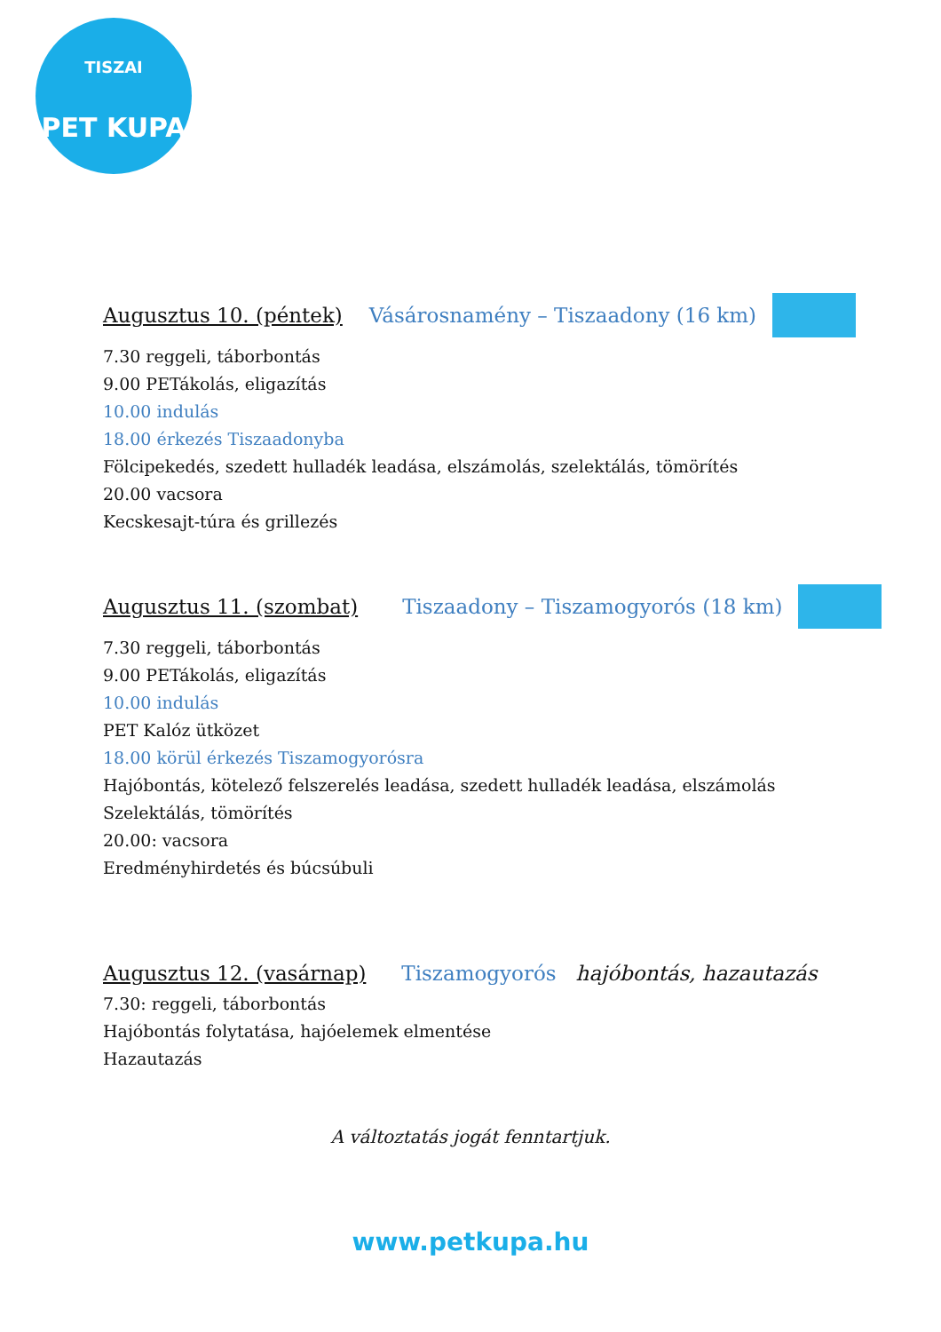TISZAI
PET KUPA
Augusztus 10. (péntek) Vásárosnamény – Tiszaadony (16 km)
7.30 reggeli, táborbontás
9.00 PETákolás, eligazítás
10.00 indulás
18.00 érkezés Tiszaadonyba
Fölcipekedés, szedett hulladék leadása, elszámolás, szelektálás, tömörítés
20.00 vacsora
Kecskesajt-túra és grillezés
Augusztus 11. (szombat) Tiszaadony – Tiszamogyorós (18 km)
7.30 reggeli, táborbontás
9.00 PETákolás, eligazítás
10.00 indulás
PET Kalóz ütközet
18.00 körül érkezés Tiszamogyorósra
Hajóbontás, kötelező felszerelés leadása, szedett hulladék leadása, elszámolás
Szelektálás, tömörítés
20.00: vacsora
Eredményhirdetés és búcsúbuli
Augusztus 12. (vasárnap) Tiszamogyorós hajóbontás, hazautazás
7.30: reggeli, táborbontás
Hajóbontás folytatása, hajóelemek elmentése
Hazautazás
A változtatás jogát fenntartjuk.
www.petkupa.hu